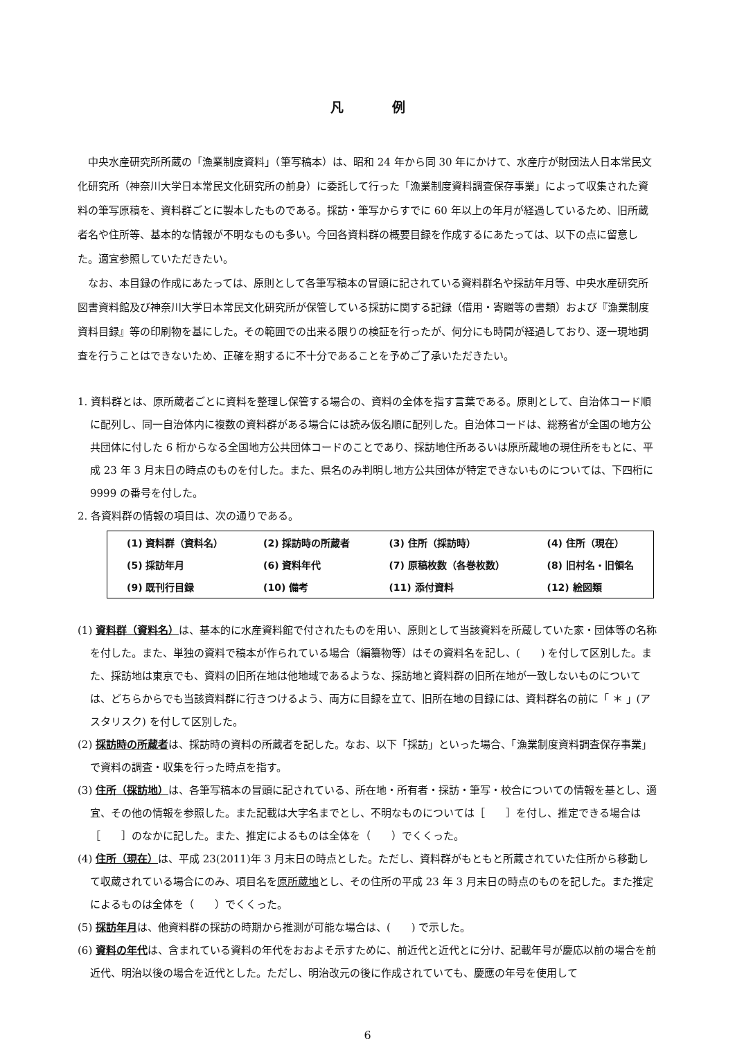凡例
中央水産研究所所蔵の「漁業制度資料」（筆写稿本）は、昭和 24 年から同 30 年にかけて、水産庁が財団法人日本常民文化研究所（神奈川大学日本常民文化研究所の前身）に委託して行った「漁業制度資料調査保存事業」によって収集された資料の筆写原稿を、資料群ごとに製本したものである。採訪・筆写からすでに 60 年以上の年月が経過しているため、旧所蔵者名や住所等、基本的な情報が不明なものも多い。今回各資料群の概要目録を作成するにあたっては、以下の点に留意した。適宜参照していただきたい。
なお、本目録の作成にあたっては、原則として各筆写稿本の冒頭に記されている資料群名や採訪年月等、中央水産研究所図書資料館及び神奈川大学日本常民文化研究所が保管している採訪に関する記録（借用・寄贈等の書類）および『漁業制度資料目録』等の印刷物を基にした。その範囲での出来る限りの検証を行ったが、何分にも時間が経過しており、逐一現地調査を行うことはできないため、正確を期するに不十分であることを予めご了承いただきたい。
1. 資料群とは、原所蔵者ごとに資料を整理し保管する場合の、資料の全体を指す言葉である。原則として、自治体コード順に配列し、同一自治体内に複数の資料群がある場合には読み仮名順に配列した。自治体コードは、総務省が全国の地方公共団体に付した 6 桁からなる全国地方公共団体コードのことであり、採訪地住所あるいは原所蔵地の現住所をもとに、平成 23 年 3 月末日の時点のものを付した。また、県名のみ判明し地方公共団体が特定できないものについては、下四桁に 9999 の番号を付した。
2. 各資料群の情報の項目は、次の通りである。
| (1) 資料群（資料名） | (2) 採訪時の所蔵者 | (3) 住所（採訪時） | (4) 住所（現在） |
| (5) 採訪年月 | (6) 資料年代 | (7) 原稿枚数（各巻枚数） | (8) 旧村名・旧領名 |
| (9) 既刊行目録 | (10) 備考 | (11) 添付資料 | (12) 絵図類 |
(1) 資料群（資料名）は、基本的に水産資料館で付されたものを用い、原則として当該資料を所蔵していた家・団体等の名称を付した。また、単独の資料で稿本が作られている場合（編纂物等）はその資料名を記し、(　　) を付して区別した。また、採訪地は東京でも、資料の旧所在地は他地域であるような、採訪地と資料群の旧所在地が一致しないものについては、どちらからでも当該資料群に行きつけるよう、両方に目録を立て、旧所在地の目録には、資料群名の前に「 ＊ 」(アスタリスク) を付して区別した。
(2) 採訪時の所蔵者は、採訪時の資料の所蔵者を記した。なお、以下「採訪」といった場合、「漁業制度資料調査保存事業」で資料の調査・収集を行った時点を指す。
(3) 住所（採訪地）は、各筆写稿本の冒頭に記されている、所在地・所有者・採訪・筆写・校合についての情報を基とし、適宜、その他の情報を参照した。また記載は大字名までとし、不明なものについては［　　］を付し、推定できる場合は［　　］のなかに記した。また、推定によるものは全体を（　　）でくくった。
(4) 住所（現在）は、平成 23(2011)年 3 月末日の時点とした。ただし、資料群がもともと所蔵されていた住所から移動して収蔵されている場合にのみ、項目名を原所蔵地とし、その住所の平成 23 年 3 月末日の時点のものを記した。また推定によるものは全体を（　　）でくくった。
(5) 採訪年月は、他資料群の採訪の時期から推測が可能な場合は、(　　) で示した。
(6) 資料の年代は、含まれている資料の年代をおおよそ示すために、前近代と近代とに分け、記載年号が慶応以前の場合を前近代、明治以後の場合を近代とした。ただし、明治改元の後に作成されていても、慶應の年号を使用して
6